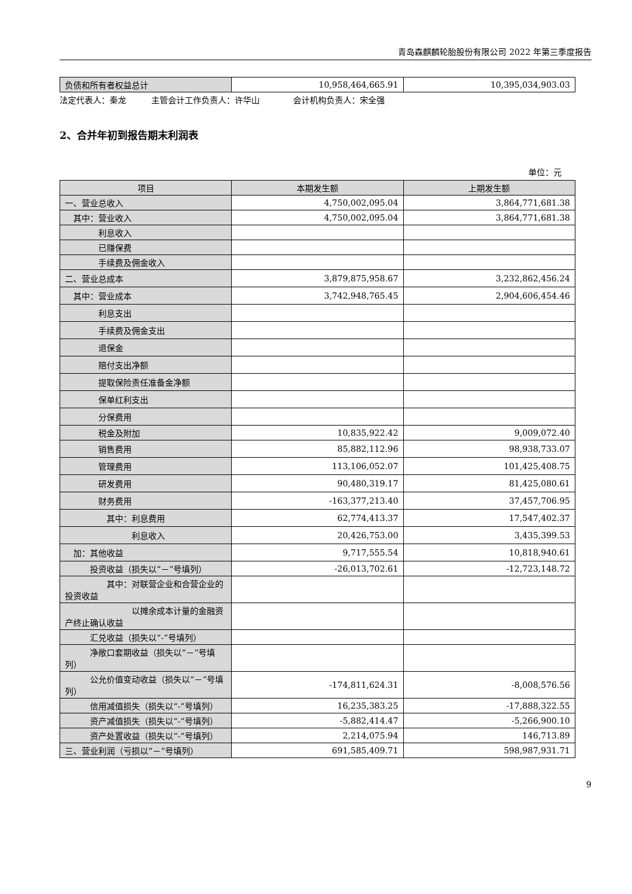青岛森麒麟轮胎股份有限公司 2022 年第三季度报告
| 负债和所有者权益总计 | 10,958,464,665.91 | 10,395,034,903.03 |
法定代表人：秦龙　　　主管会计工作负责人：许华山　　　　会计机构负责人：宋全强
2、合并年初到报告期末利润表
单位：元
| 项目 | 本期发生额 | 上期发生额 |
| --- | --- | --- |
| 一、营业总收入 | 4,750,002,095.04 | 3,864,771,681.38 |
| 其中：营业收入 | 4,750,002,095.04 | 3,864,771,681.38 |
| 利息收入 | | |
| 已赚保费 | | |
| 手续费及佣金收入 | | |
| 二、营业总成本 | 3,879,875,958.67 | 3,232,862,456.24 |
| 其中：营业成本 | 3,742,948,765.45 | 2,904,606,454.46 |
| 利息支出 | | |
| 手续费及佣金支出 | | |
| 退保金 | | |
| 赔付支出净额 | | |
| 提取保险责任准备金净额 | | |
| 保单红利支出 | | |
| 分保费用 | | |
| 税金及附加 | 10,835,922.42 | 9,009,072.40 |
| 销售费用 | 85,882,112.96 | 98,938,733.07 |
| 管理费用 | 113,106,052.07 | 101,425,408.75 |
| 研发费用 | 90,480,319.17 | 81,425,080.61 |
| 财务费用 | -163,377,213.40 | 37,457,706.95 |
| 其中：利息费用 | 62,774,413.37 | 17,547,402.37 |
| 利息收入 | 20,426,753.00 | 3,435,399.53 |
| 加：其他收益 | 9,717,555.54 | 10,818,940.61 |
| 投资收益（损失以“－”号填列） | -26,013,702.61 | -12,723,148.72 |
| 其中：对联营企业和合营企业的投资收益 | | |
| 以摊余成本计量的金融资产终止确认收益 | | |
| 汇兑收益（损失以“-”号填列） | | |
| 净敞口套期收益（损失以“－”号填列） | | |
| 公允价值变动收益（损失以“－”号填列） | -174,811,624.31 | -8,008,576.56 |
| 信用减值损失（损失以“-”号填列） | 16,235,383.25 | -17,888,322.55 |
| 资产减值损失（损失以“-”号填列） | -5,882,414.47 | -5,266,900.10 |
| 资产处置收益（损失以“-”号填列） | 2,214,075.94 | 146,713.89 |
| 三、营业利润（亏损以“－”号填列） | 691,585,409.71 | 598,987,931.71 |
9